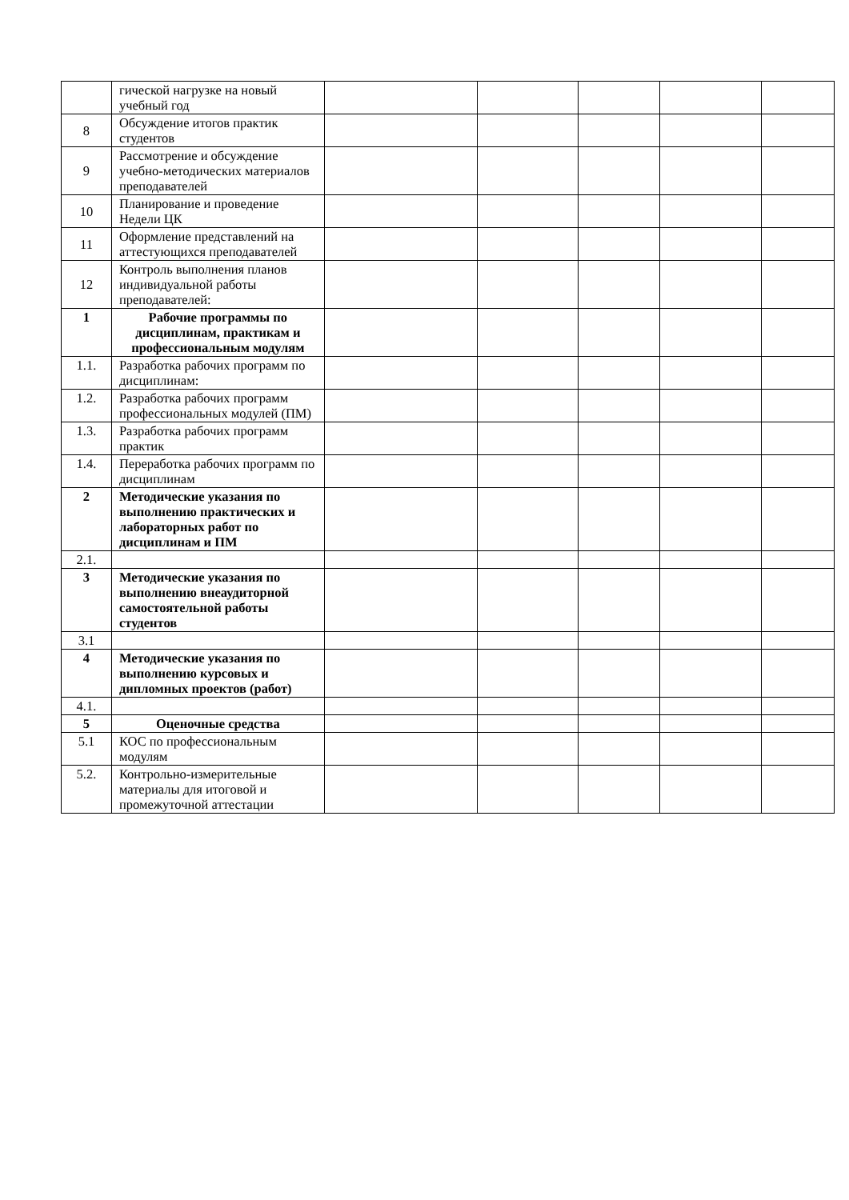| | гической нагрузке на новый учебный год | | | | | |
| 8 | Обсуждение итогов практик студентов | | | | | |
| 9 | Рассмотрение и обсуждение учебно-методических материалов преподавателей | | | | | |
| 10 | Планирование и проведение Недели ЦК | | | | | |
| 11 | Оформление представлений на аттестующихся преподавателей | | | | | |
| 12 | Контроль выполнения планов индивидуальной работы преподавателей: | | | | | |
| 1 | Рабочие программы по дисциплинам, практикам и профессиональным модулям | | | | | |
| 1.1. | Разработка рабочих программ по дисциплинам: | | | | | |
| 1.2. | Разработка рабочих программ профессиональных модулей (ПМ) | | | | | |
| 1.3. | Разработка рабочих программ практик | | | | | |
| 1.4. | Переработка рабочих программ по дисциплинам | | | | | |
| 2 | Методические указания по выполнению практических и лабораторных работ по дисциплинам и ПМ | | | | | |
| 2.1. | | | | | | |
| 3 | Методические указания по выполнению внеаудиторной самостоятельной работы студентов | | | | | |
| 3.1 | | | | | | |
| 4 | Методические указания по выполнению курсовых и дипломных проектов (работ) | | | | | |
| 4.1. | | | | | | |
| 5 | Оценочные средства | | | | | |
| 5.1 | КОС по профессиональным модулям | | | | | |
| 5.2. | Контрольно-измерительные материалы для итоговой и промежуточной аттестации | | | | | |